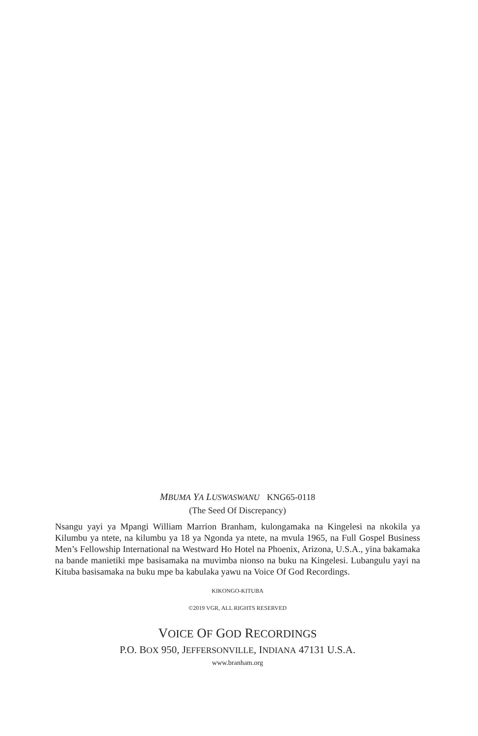MBUMA YA LUSWASWANU KNG65-0118
(The Seed Of Discrepancy)
Nsangu yayi ya Mpangi William Marrion Branham, kulongamaka na Kingelesi na nkokila ya Kilumbu ya ntete, na kilumbu ya 18 ya Ngonda ya ntete, na mvula 1965, na Full Gospel Business Men’s Fellowship International na Westward Ho Hotel na Phoenix, Arizona, U.S.A., yina bakamaka na bande manietiki mpe basisamaka na muvimba nionso na buku na Kingelesi. Lubangulu yayi na Kituba basisamaka na buku mpe ba kabulaka yawu na Voice Of God Recordings.
KIKONGO-KITUBA
©2019 VGR, ALL RIGHTS RESERVED
VOICE OF GOD RECORDINGS
P.O. BOX 950, JEFFERSONVILLE, INDIANA 47131 U.S.A.
www.branham.org